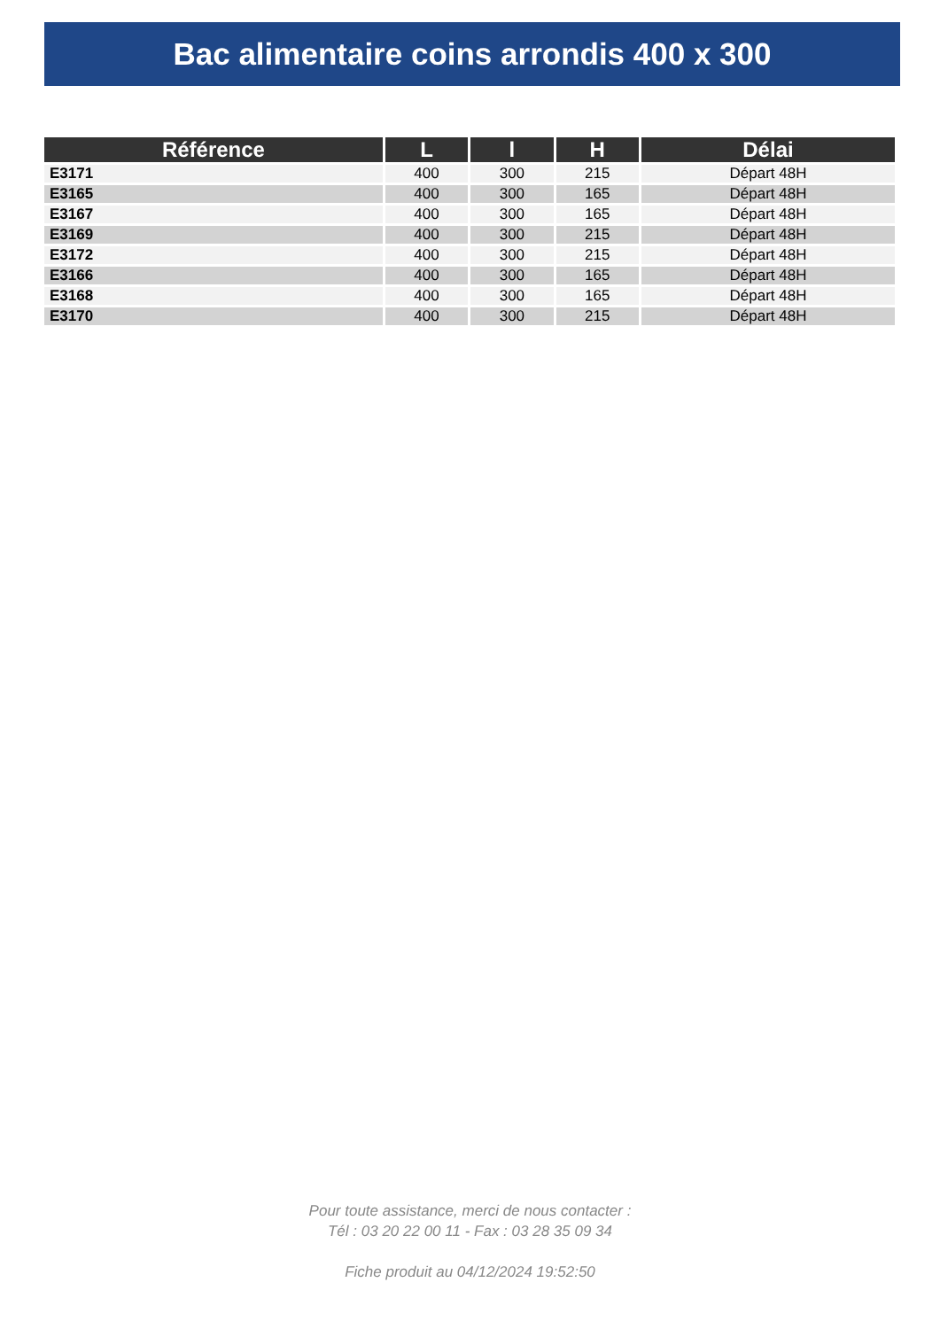Bac alimentaire coins arrondis 400 x 300
| Référence | L | l | H | Délai |
| --- | --- | --- | --- | --- |
| E3171 | 400 | 300 | 215 | Départ 48H |
| E3165 | 400 | 300 | 165 | Départ 48H |
| E3167 | 400 | 300 | 165 | Départ 48H |
| E3169 | 400 | 300 | 215 | Départ 48H |
| E3172 | 400 | 300 | 215 | Départ 48H |
| E3166 | 400 | 300 | 165 | Départ 48H |
| E3168 | 400 | 300 | 165 | Départ 48H |
| E3170 | 400 | 300 | 215 | Départ 48H |
Pour toute assistance, merci de nous contacter :
Tél : 03 20 22 00 11 - Fax : 03 28 35 09 34
Fiche produit au 04/12/2024 19:52:50